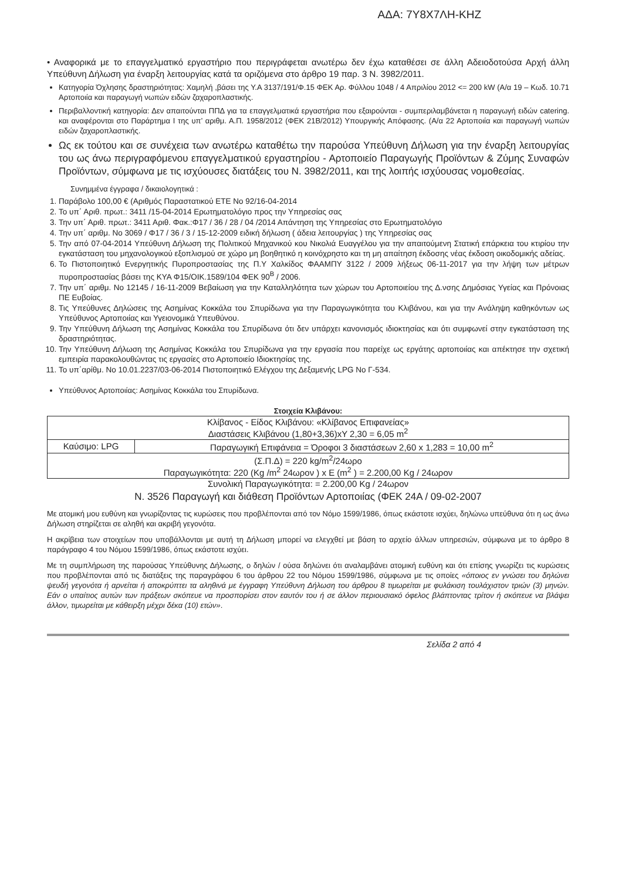ΑΔΑ: 7Υ8Χ7ΛΗ-ΚΗΖ
• Αναφορικά με το επαγγελματικό εργαστήριο που περιγράφεται ανωτέρω δεν έχω καταθέσει σε άλλη Αδειοδοτούσα Αρχή άλλη Υπεύθυνη Δήλωση για έναρξη λειτουργίας κατά τα οριζόμενα στο άρθρο 19 παρ. 3 Ν. 3982/2011.
Κατηγορία Όχλησης δραστηριότητας: Χαμηλή ,βάσει της Υ.Α 3137/191/Φ.15 ΦΕΚ Αρ. Φύλλου 1048 / 4 Απριλίου 2012 <= 200 kW (Α/α 19 – Κωδ. 10.71 Αρτοποιία και παραγωγή νωπών ειδών ζαχαροπλαστικής.
Περιβαλλοντική κατηγορία: Δεν απαιτούνται ΠΠΔ για τα επαγγελματικά εργαστήρια που εξαιρούνται - συμπεριλαμβάνεται η παραγωγή ειδών catering. και αναφέρονται στο Παράρτημα Ι της υπ’ αριθμ. Α.Π. 1958/2012 (ΦΕΚ 21Β/2012) Υπουργικής Απόφασης. (Α/α 22 Αρτοποιία και παραγωγή νωπών ειδών ζαχαροπλαστικής.
Ως εκ τούτου και σε συνέχεια των ανωτέρω καταθέτω την παρούσα Υπεύθυνη Δήλωση για την έναρξη λειτουργίας του ως άνω περιγραφόμενου επαγγελματικού εργαστηρίου - Αρτοποιείο Παραγωγής Προϊόντων & Ζύμης Συναφών Προϊόντων, σύμφωνα με τις ισχύουσες διατάξεις του Ν. 3982/2011, και της λοιπής ισχύουσας νομοθεσίας.
Συνημμένα έγγραφα / δικαιολογητικά :
1. Παράβολο 100,00 € (Αριθμός Παραστατικού ΕΤΕ Νο 92/16-04-2014
2. Το υπ΄ Αριθ. πρωτ.: 3411 /15-04-2014 Ερωτηματολόγιο προς την Υπηρεσίας σας
3. Την υπ΄ Αριθ. πρωτ.: 3411 Αριθ. Φακ.:Φ17 / 36 / 28 / 04 /2014 Απάντηση της Υπηρεσίας στο Ερωτηματολόγιο
4. Την υπ΄ αριθμ. Νο 3069 / Φ17 / 36 / 3 / 15-12-2009 ειδική δήλωση ( άδεια λειτουργίας ) της Υπηρεσίας σας
5. Την από 07-04-2014 Υπεύθυνη Δήλωση της Πολιτικού Μηχανικού κου Νικολιά Ευαγγέλου για την απαιτούμενη Στατική επάρκεια του κτιρίου την εγκατάσταση του μηχανολογικού εξοπλισμού σε χώρο μη βοηθητικό η κοινόχρηστο και τη μη απαίτηση έκδοσης νέας έκδοση οικοδομικής αδείας.
6. Το Πιστοποιητικό Ενεργητικής Πυροπροστασίας της Π.Υ Χαλκίδος ΦΑΑΜΠΥ 3122 / 2009 λήξεως 06-11-2017 για την λήψη των μέτρων πυροπροστασίας βάσει της ΚΥΑ Φ15/ΟΙΚ.1589/104 ΦΕΚ 90<sup>Β</sup> / 2006.
7. Την υπ΄ αριθμ. Νο 12145 / 16-11-2009 Βεβαίωση για την Καταλληλότητα των χώρων του Αρτοποιείου της Δ.νσης Δημόσιας Υγείας και Πρόνοιας ΠΕ Ευβοίας.
8. Τις Υπεύθυνες Δηλώσεις της Ασημίνας Κοκκάλα του Σπυρίδωνα για την Παραγωγικότητα του Κλιβάνου, και για την Ανάληψη καθηκόντων ως Υπεύθυνος Αρτοποιίας και Υγειονομικά Υπευθύνου.
9. Την Υπεύθυνη Δήλωση της Ασημίνας Κοκκάλα του Σπυρίδωνα ότι δεν υπάρχει κανονισμός ιδιοκτησίας και ότι συμφωνεί στην εγκατάσταση της δραστηριότητας.
10. Την Υπεύθυνη Δήλωση της Ασημίνας Κοκκάλα του Σπυρίδωνα για την εργασία που παρείχε ως εργάτης αρτοποιίας και απέκτησε την σχετική εμπειρία παρακολουθώντας τις εργασίες στο Αρτοποιείο Ιδιοκτησίας της.
11. Το υπ΄αρίθμ. Νο 10.01.2237/03-06-2014 Πιστοποιητικό Ελέγχου της Δεξαμενής LPG Νο Γ-534.
Υπεύθυνος Αρτοποιίας: Ασημίνας Κοκκάλα του Σπυρίδωνα.
Στοιχεία Κλιβάνου:
| Κλίβανος - Είδος Κλιβάνου: «Κλίβανος Επιφανείας» Διαστάσεις Κλιβάνου (1,80+3,36)xY 2,30 = 6,05 m<sup>2</sup> | |
| Καύσιμο: LPG | Παραγωγική Επιφάνεια = Όροφοι 3 διαστάσεων 2,60 x 1,283 = 10,00 m<sup>2</sup> |
| (Σ.Π.Δ) = 220 kg/m<sup>2</sup>/24ωρο Παραγωγικότητα: 220 (Kg /m<sup>2</sup> 24ωρον ) x E (m<sup>2</sup> ) = 2.200,00 Kg / 24ωρον | |
Συνολική Παραγωγικότητα: = 2.200,00 Kg / 24ωρον
Ν. 3526 Παραγωγή και διάθεση Προϊόντων Αρτοποιίας (ΦΕΚ 24Α / 09-02-2007
Με ατομική μου ευθύνη και γνωρίζοντας τις κυρώσεις που προβλέπονται από τον Νόμο 1599/1986, όπως εκάστοτε ισχύει, δηλώνω υπεύθυνα ότι η ως άνω Δήλωση στηρίζεται σε αληθή και ακριβή γεγονότα.
Η ακρίβεια των στοιχείων που υποβάλλονται με αυτή τη Δήλωση μπορεί να ελεγχθεί με βάση το αρχείο άλλων υπηρεσιών, σύμφωνα με το άρθρο 8 παράγραφο 4 του Νόμου 1599/1986, όπως εκάστοτε ισχύει.
Με τη συμπλήρωση της παρούσας Υπεύθυνης Δήλωσης, ο δηλών / ούσα δηλώνει ότι αναλαμβάνει ατομική ευθύνη και ότι επίσης γνωρίζει τις κυρώσεις που προβλέπονται από τις διατάξεις της παραγράφου 6 του άρθρου 22 του Νόμου 1599/1986, σύμφωνα με τις οποίες «όποιος εν γνώσει του δηλώνει ψευδή γεγονότα ή αρνείται ή αποκρύπτει τα αληθινά με έγγραφη Υπεύθυνη Δήλωση του άρθρου 8 τιμωρείται με φυλάκιση τουλάχιστον τριών (3) μηνών. Εάν ο υπαίτιος αυτών των πράξεων σκόπευε να προσπορίσει στον εαυτόν του ή σε άλλον περιουσιακό όφελος βλάπτοντας τρίτον ή σκόπευε να βλάψει άλλον, τιμωρείται με κάθειρξη μέχρι δέκα (10) ετών».
Σελίδα 2 από 4